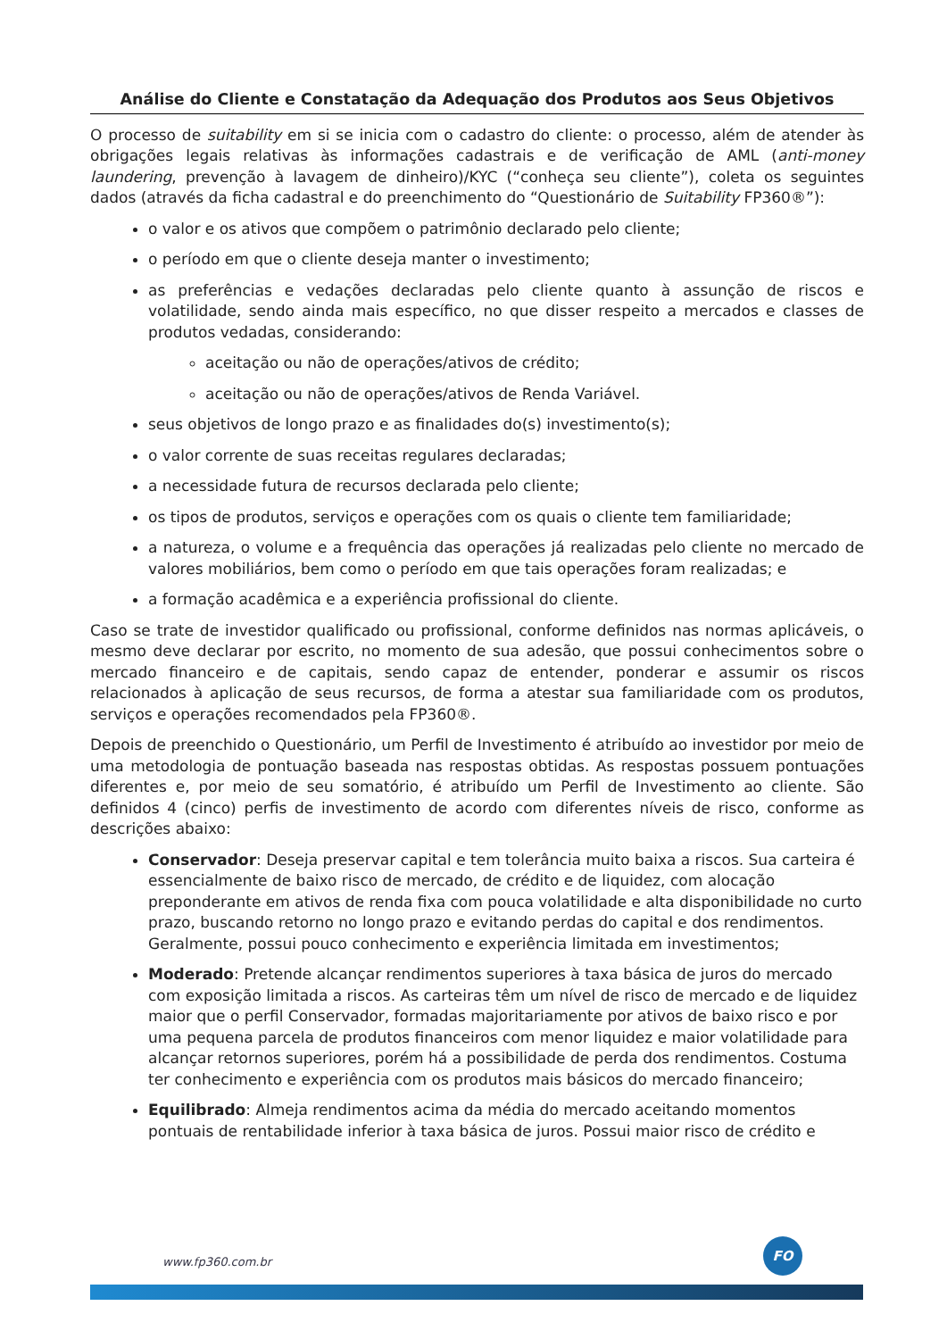Análise do Cliente e Constatação da Adequação dos Produtos aos Seus Objetivos
O processo de suitability em si se inicia com o cadastro do cliente: o processo, além de atender às obrigações legais relativas às informações cadastrais e de verificação de AML (anti-money laundering, prevenção à lavagem de dinheiro)/KYC (“conheça seu cliente”), coleta os seguintes dados (através da ficha cadastral e do preenchimento do “Questionário de Suitability FP360®”):
o valor e os ativos que compõem o patrimônio declarado pelo cliente;
o período em que o cliente deseja manter o investimento;
as preferências e vedações declaradas pelo cliente quanto à assunção de riscos e volatilidade, sendo ainda mais específico, no que disser respeito a mercados e classes de produtos vedadas, considerando:
aceitação ou não de operações/ativos de crédito;
aceitação ou não de operações/ativos de Renda Variável.
seus objetivos de longo prazo e as finalidades do(s) investimento(s);
o valor corrente de suas receitas regulares declaradas;
a necessidade futura de recursos declarada pelo cliente;
os tipos de produtos, serviços e operações com os quais o cliente tem familiaridade;
a natureza, o volume e a frequência das operações já realizadas pelo cliente no mercado de valores mobiliários, bem como o período em que tais operações foram realizadas; e
a formação acadêmica e a experiência profissional do cliente.
Caso se trate de investidor qualificado ou profissional, conforme definidos nas normas aplicáveis, o mesmo deve declarar por escrito, no momento de sua adesão, que possui conhecimentos sobre o mercado financeiro e de capitais, sendo capaz de entender, ponderar e assumir os riscos relacionados à aplicação de seus recursos, de forma a atestar sua familiaridade com os produtos, serviços e operações recomendados pela FP360®.
Depois de preenchido o Questionário, um Perfil de Investimento é atribuído ao investidor por meio de uma metodologia de pontuação baseada nas respostas obtidas. As respostas possuem pontuações diferentes e, por meio de seu somatório, é atribuído um Perfil de Investimento ao cliente. São definidos 4 (cinco) perfis de investimento de acordo com diferentes níveis de risco, conforme as descrições abaixo:
Conservador: Deseja preservar capital e tem tolerância muito baixa a riscos. Sua carteira é essencialmente de baixo risco de mercado, de crédito e de liquidez, com alocação preponderante em ativos de renda fixa com pouca volatilidade e alta disponibilidade no curto prazo, buscando retorno no longo prazo e evitando perdas do capital e dos rendimentos. Geralmente, possui pouco conhecimento e experiência limitada em investimentos;
Moderado: Pretende alcançar rendimentos superiores à taxa básica de juros do mercado com exposição limitada a riscos. As carteiras têm um nível de risco de mercado e de liquidez maior que o perfil Conservador, formadas majoritariamente por ativos de baixo risco e por uma pequena parcela de produtos financeiros com menor liquidez e maior volatilidade para alcançar retornos superiores, porém há a possibilidade de perda dos rendimentos. Costuma ter conhecimento e experiência com os produtos mais básicos do mercado financeiro;
Equilibrado: Almeja rendimentos acima da média do mercado aceitando momentos pontuais de rentabilidade inferior à taxa básica de juros. Possui maior risco de crédito e
www.fp360.com.br
FO